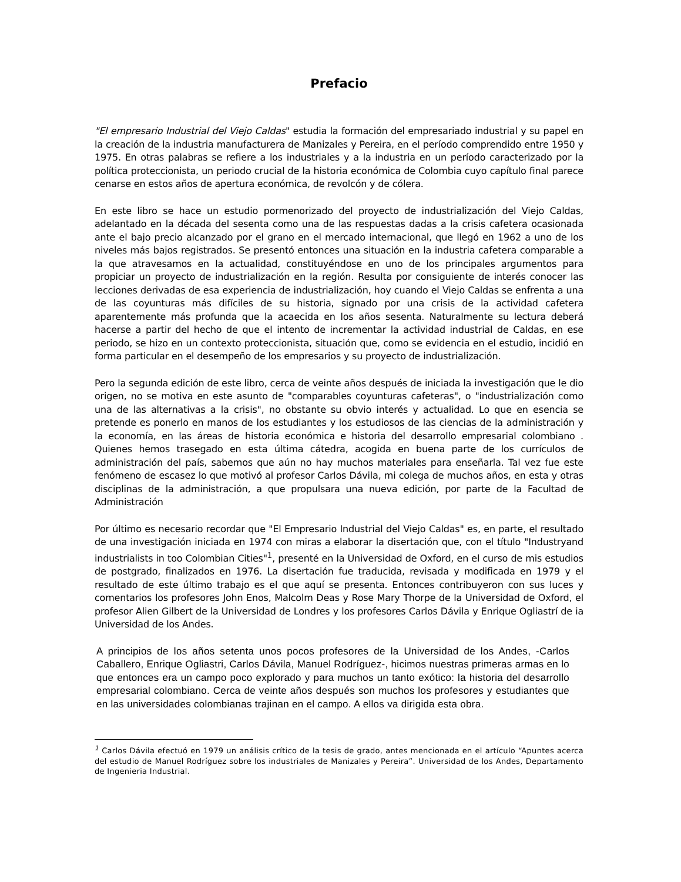Prefacio
"El empresario Industrial del Viejo Caldas" estudia la formación del empresariado industrial y su papel en la creación de la industria manufacturera de Manizales y Pereira, en el período comprendido entre 1950 y 1975. En otras palabras se refiere a los industriales y a la industria en un período caracterizado por la política proteccionista, un periodo crucial de la historia económica de Colombia cuyo capítulo final parece cenarse en estos años de apertura económica, de revolcón y de cólera.
En este libro se hace un estudio pormenorizado del proyecto de industrialización del Viejo Caldas, adelantado en la década del sesenta como una de las respuestas dadas a la crisis cafetera ocasionada ante el bajo precio alcanzado por el grano en el mercado internacional, que llegó en 1962 a uno de los niveles más bajos registrados. Se presentó entonces una situación en la industria cafetera comparable a la que atravesamos en la actualidad, constituyéndose en uno de los principales argumentos para propiciar un proyecto de industrialización en la región. Resulta por consiguiente de interés conocer las lecciones derivadas de esa experiencia de industrialización, hoy cuando el Viejo Caldas se enfrenta a una de las coyunturas más difíciles de su historia, signado por una crisis de la actividad cafetera aparentemente más profunda que la acaecida en los años sesenta. Naturalmente su lectura deberá hacerse a partir del hecho de que el intento de incrementar la actividad industrial de Caldas, en ese periodo, se hizo en un contexto proteccionista, situación que, como se evidencia en el estudio, incidió en forma particular en el desempeño de los empresarios y su proyecto de industrialización.
Pero la segunda edición de este libro, cerca de veinte años después de iniciada la investigación que le dio origen, no se motiva en este asunto de "comparables coyunturas cafeteras", o "industrialización como una de las alternativas a la crisis", no obstante su obvio interés y actualidad. Lo que en esencia se pretende es ponerlo en manos de los estudiantes y los estudiosos de las ciencias de la administración y la economía, en las áreas de historia económica e historia del desarrollo empresarial colombiano . Quienes hemos trasegado en esta última cátedra, acogida en buena parte de los currículos de administración del país, sabemos que aún no hay muchos materiales para enseñarla. Tal vez fue este fenómeno de escasez lo que motivó al profesor Carlos Dávila, mi colega de muchos años, en esta y otras disciplinas de la administración, a que propulsara una nueva edición, por parte de la Facultad de Administración
Por último es necesario recordar que "El Empresario Industrial del Viejo Caldas" es, en parte, el resultado de una investigación iniciada en 1974 con miras a elaborar la disertación que, con el título "Industryand industrialists in too Colombian Cities"<sup>1</sup>, presenté en la Universidad de Oxford, en el curso de mis estudios de postgrado, finalizados en 1976. La disertación fue traducida, revisada y modificada en 1979 y el resultado de este último trabajo es el que aquí se presenta. Entonces contribuyeron con sus luces y comentarios los profesores John Enos, Malcolm Deas y Rose Mary Thorpe de la Universidad de Oxford, el profesor Alien Gilbert de la Universidad de Londres y los profesores Carlos Dávila y Enrique Ogliastrí de ia Universidad de los Andes.
A principios de los años setenta unos pocos profesores de la Universidad de los Andes, -Carlos Caballero, Enrique Ogliastri, Carlos Dávila, Manuel Rodríguez-, hicimos nuestras primeras armas en lo que entonces era un campo poco explorado y para muchos un tanto exótico: la historia del desarrollo empresarial colombiano. Cerca de veinte años después son muchos los profesores y estudiantes que en las universidades colombianas trajinan en el campo. A ellos va dirigida esta obra.
<sup>1</sup> Carlos Dávila efectuó en 1979 un análisis crítico de la tesis de grado, antes mencionada en el artículo “Apuntes acerca del estudio de Manuel Rodríguez sobre los industriales de Manizales y Pereira”. Universidad de los Andes, Departamento de Ingenieria Industrial.